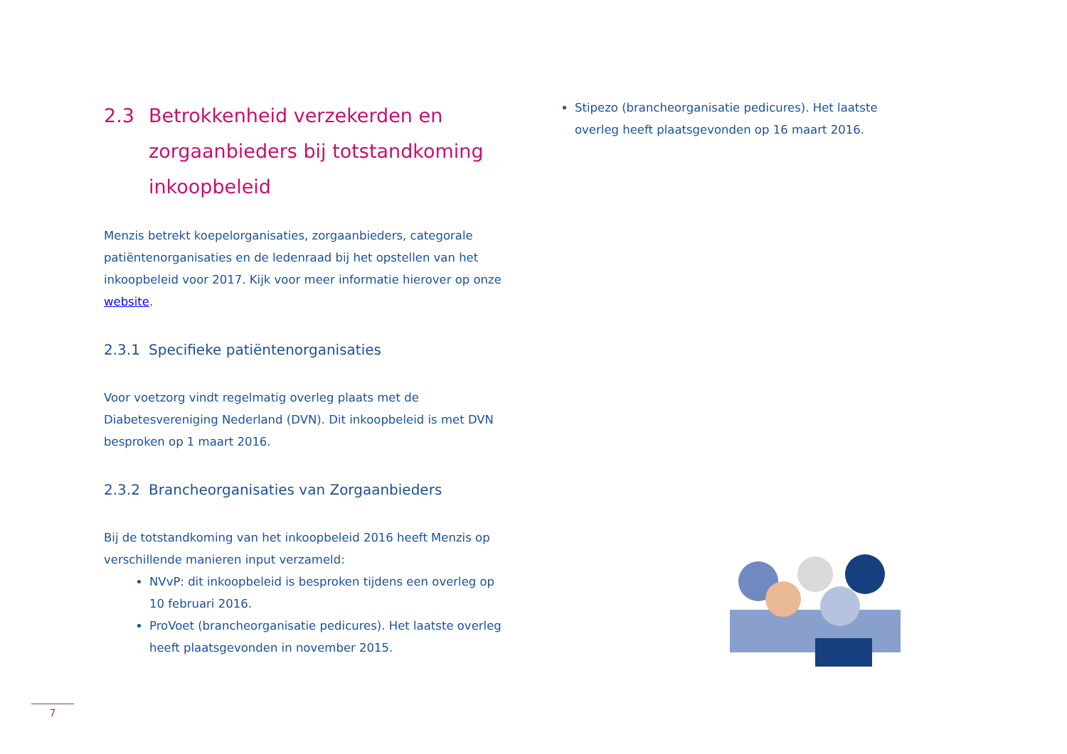2.3 Betrokkenheid verzekerden en zorgaanbieders bij totstandkoming inkoopbeleid
Menzis betrekt koepelorganisaties, zorgaanbieders, categorale patiëntenorganisaties en de ledenraad bij het opstellen van het inkoopbeleid voor 2017. Kijk voor meer informatie hierover op onze website.
2.3.1 Specifieke patiëntenorganisaties
Voor voetzorg vindt regelmatig overleg plaats met de Diabetesvereniging Nederland (DVN). Dit inkoopbeleid is met DVN besproken op 1 maart 2016.
2.3.2 Brancheorganisaties van Zorgaanbieders
Bij de totstandkoming van het inkoopbeleid 2016 heeft Menzis op verschillende manieren input verzameld:
NVvP: dit inkoopbeleid is besproken tijdens een overleg op 10 februari 2016.
ProVoet (brancheorganisatie pedicures). Het laatste overleg heeft plaatsgevonden in november 2015.
Stipezo (brancheorganisatie pedicures). Het laatste overleg heeft plaatsgevonden op 16 maart 2016.
7